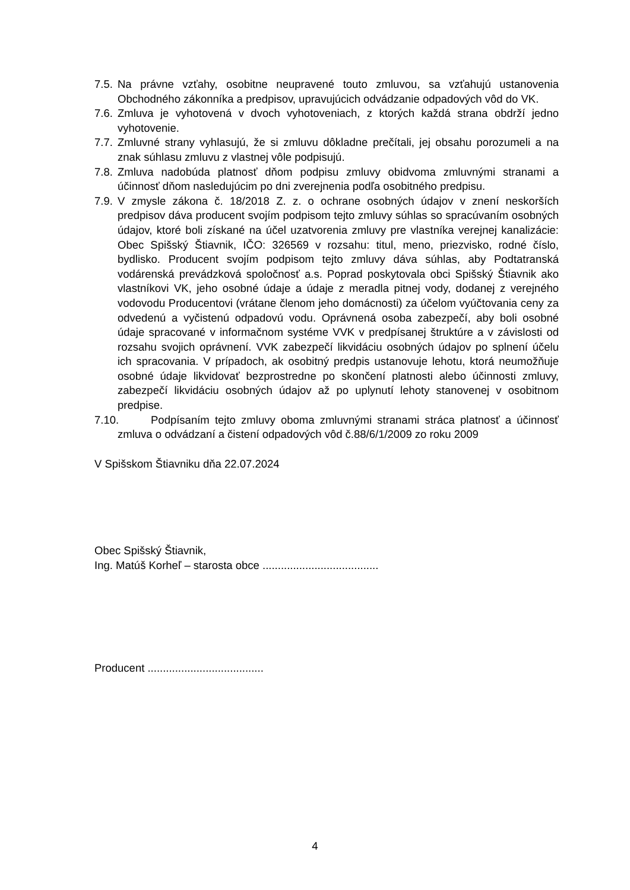7.5. Na právne vzťahy, osobitne neupravené touto zmluvou, sa vzťahujú ustanovenia Obchodného zákonníka a predpisov, upravujúcich odvádzanie odpadových vôd do VK.
7.6. Zmluva je vyhotovená v dvoch vyhotoveniach, z ktorých každá strana obdrží jedno vyhotovenie.
7.7. Zmluvné strany vyhlasujú, že si zmluvu dôkladne prečítali, jej obsahu porozumeli a na znak súhlasu zmluvu z vlastnej vôle podpisujú.
7.8. Zmluva nadobúda platnosť dňom podpisu zmluvy obidvoma zmluvnými stranami a účinnosť dňom nasledujúcim po dni zverejnenia podľa osobitného predpisu.
7.9. V zmysle zákona č. 18/2018 Z. z. o ochrane osobných údajov v znení neskorších predpisov dáva producent svojím podpisom tejto zmluvy súhlas so spracúvaním osobných údajov, ktoré boli získané na účel uzatvorenia zmluvy pre vlastníka verejnej kanalizácie: Obec Spišský Štiavnik, IČO: 326569 v rozsahu: titul, meno, priezvisko, rodné číslo, bydlisko. Producent svojím podpisom tejto zmluvy dáva súhlas, aby Podtatranská vodárenská prevádzková spoločnosť a.s. Poprad poskytovala obci Spišský Štiavnik ako vlastníkovi VK, jeho osobné údaje a údaje z meradla pitnej vody, dodanej z verejného vodovodu Producentovi (vrátane členom jeho domácnosti) za účelom vyúčtovania ceny za odvedenú a vyčistenú odpadovú vodu. Oprávnená osoba zabezpečí, aby boli osobné údaje spracované v informačnom systéme VVK v predpísanej štruktúre a v závislosti od rozsahu svojich oprávnení. VVK zabezpečí likvidáciu osobných údajov po splnení účelu ich spracovania. V prípadoch, ak osobitný predpis ustanovuje lehotu, ktorá neumožňuje osobné údaje likvidovať bezprostredne po skončení platnosti alebo účinnosti zmluvy, zabezpečí likvidáciu osobných údajov až po uplynutí lehoty stanovenej v osobitnom predpise.
7.10. Podpísaním tejto zmluvy oboma zmluvnými stranami stráca platnosť a účinnosť zmluva o odvádzaní a čistení odpadových vôd č.88/6/1/2009 zo roku 2009
V Spišskom Štiavniku dňa 22.07.2024
Obec Spišský Štiavnik,
Ing. Matúš Korheľ – starosta obce ......................................
Producent ......................................
4